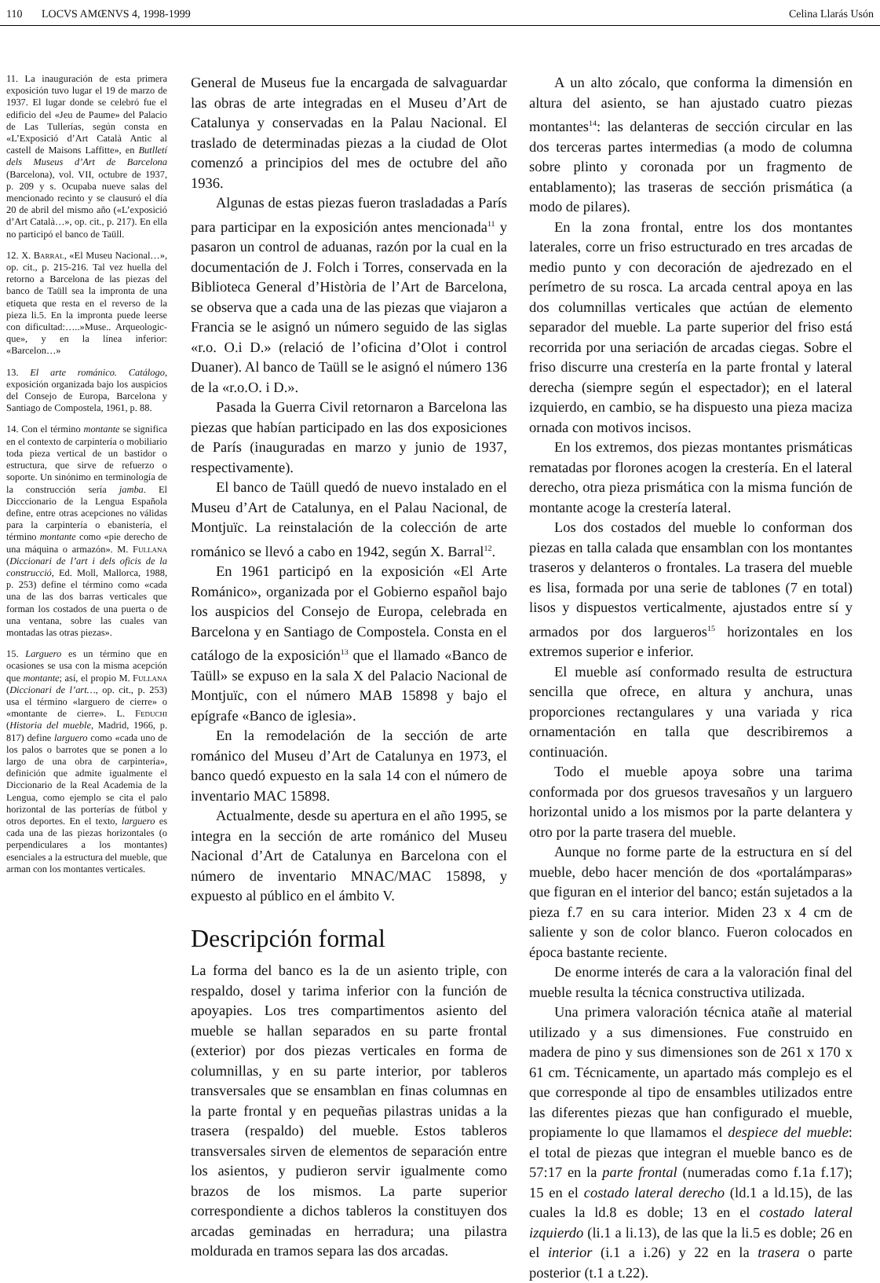110 LOCVS AMŒNVS 4, 1998-1999 Celina Llarás Usón
11. La inauguración de esta primera exposición tuvo lugar el 19 de marzo de 1937. El lugar donde se celebró fue el edificio del «Jeu de Paume» del Palacio de Las Tullerías, según consta en «L’Exposició d’Art Català Antic al castell de Maisons Laffitte», en Butlletí dels Museus d’Art de Barcelona (Barcelona), vol. VII, octubre de 1937, p. 209 y s. Ocupaba nueve salas del mencionado recinto y se clausuró el día 20 de abril del mismo año («L’exposició d’Art Català…», op. cit., p. 217). En ella no participó el banco de Taüll.
12. X. Barral, «El Museu Nacional…», op. cit., p. 215-216. Tal vez huella del retorno a Barcelona de las piezas del banco de Taüll sea la impronta de una etiqueta que resta en el reverso de la pieza li.5. En la impronta puede leerse con dificultad:…..»Muse.. Arqueologic-que», y en la línea inferior: «Barcelon…»
13. El arte románico. Catálogo, exposición organizada bajo los auspicios del Consejo de Europa, Barcelona y Santiago de Compostela, 1961, p. 88.
14. Con el término montante se significa en el contexto de carpintería o mobiliario toda pieza vertical de un bastidor o estructura, que sirve de refuerzo o soporte. Un sinónimo en terminología de la construcción sería jamba. El Dicccionario de la Lengua Española define, entre otras acepciones no válidas para la carpintería o ebanistería, el término montante como «pie derecho de una máquina o armazón». M. Fullana (Diccionari de l’art i dels oficis de la construcció, Ed. Moll, Mallorca, 1988, p. 253) define el término como «cada una de las dos barras verticales que forman los costados de una puerta o de una ventana, sobre las cuales van montadas las otras piezas».
15. Larguero es un término que en ocasiones se usa con la misma acepción que montante; así, el propio M. Fullana (Diccionari de l’art…, op. cit., p. 253) usa el término «larguero de cierre» o «montante de cierre». L. Feduchi (Historia del mueble, Madrid, 1966, p. 817) define larguero como «cada uno de los palos o barrotes que se ponen a lo largo de una obra de carpintería», definición que admite igualmente el Diccionario de la Real Academia de la Lengua, como ejemplo se cita el palo horizontal de las porterías de fútbol y otros deportes. En el texto, larguero es cada una de las piezas horizontales (o perpendiculares a los montantes) esenciales a la estructura del mueble, que arman con los montantes verticales.
General de Museus fue la encargada de salvaguardar las obras de arte integradas en el Museu d’Art de Catalunya y conservadas en la Palau Nacional. El traslado de determinadas piezas a la ciudad de Olot comenzó a principios del mes de octubre del año 1936.
Algunas de estas piezas fueron trasladadas a París para participar en la exposición antes mencionada<sup>11</sup> y pasaron un control de aduanas, razón por la cual en la documentación de J. Folch i Torres, conservada en la Biblioteca General d’Història de l’Art de Barcelona, se observa que a cada una de las piezas que viajaron a Francia se le asignó un número seguido de las siglas «r.o. O.i D.» (relació de l’oficina d’Olot i control Duaner). Al banco de Taüll se le asignó el número 136 de la «r.o.O. i D.».
Pasada la Guerra Civil retornaron a Barcelona las piezas que habían participado en las dos exposiciones de París (inauguradas en marzo y junio de 1937, respectivamente).
El banco de Taüll quedó de nuevo instalado en el Museu d’Art de Catalunya, en el Palau Nacional, de Montjuïc. La reinstalación de la colección de arte románico se llevó a cabo en 1942, según X. Barral<sup>12</sup>.
En 1961 participó en la exposición «El Arte Románico», organizada por el Gobierno español bajo los auspicios del Consejo de Europa, celebrada en Barcelona y en Santiago de Compostela. Consta en el catálogo de la exposición<sup>13</sup> que el llamado «Banco de Taüll» se expuso en la sala X del Palacio Nacional de Montjuïc, con el número MAB 15898 y bajo el epígrafe «Banco de iglesia».
En la remodelación de la sección de arte románico del Museu d’Art de Catalunya en 1973, el banco quedó expuesto en la sala 14 con el número de inventario MAC 15898.
Actualmente, desde su apertura en el año 1995, se integra en la sección de arte románico del Museu Nacional d’Art de Catalunya en Barcelona con el número de inventario MNAC/MAC 15898, y expuesto al público en el ámbito V.
Descripción formal
La forma del banco es la de un asiento triple, con respaldo, dosel y tarima inferior con la función de apoyapies. Los tres compartimentos asiento del mueble se hallan separados en su parte frontal (exterior) por dos piezas verticales en forma de columnillas, y en su parte interior, por tableros transversales que se ensamblan en finas columnas en la parte frontal y en pequeñas pilastras unidas a la trasera (respaldo) del mueble. Estos tableros transversales sirven de elementos de separación entre los asientos, y pudieron servir igualmente como brazos de los mismos. La parte superior correspondiente a dichos tableros la constituyen dos arcadas geminadas en herradura; una pilastra moldurada en tramos separa las dos arcadas.
A un alto zócalo, que conforma la dimensión en altura del asiento, se han ajustado cuatro piezas montantes<sup>14</sup>: las delanteras de sección circular en las dos terceras partes intermedias (a modo de columna sobre plinto y coronada por un fragmento de entablamento); las traseras de sección prismática (a modo de pilares).
En la zona frontal, entre los dos montantes laterales, corre un friso estructurado en tres arcadas de medio punto y con decoración de ajedrezado en el perímetro de su rosca. La arcada central apoya en las dos columnillas verticales que actúan de elemento separador del mueble. La parte superior del friso está recorrida por una seriación de arcadas ciegas. Sobre el friso discurre una crestería en la parte frontal y lateral derecha (siempre según el espectador); en el lateral izquierdo, en cambio, se ha dispuesto una pieza maciza ornada con motivos incisos.
En los extremos, dos piezas montantes prismáticas rematadas por florones acogen la crestería. En el lateral derecho, otra pieza prismática con la misma función de montante acoge la crestería lateral.
Los dos costados del mueble lo conforman dos piezas en talla calada que ensamblan con los montantes traseros y delanteros o frontales. La trasera del mueble es lisa, formada por una serie de tablones (7 en total) lisos y dispuestos verticalmente, ajustados entre sí y armados por dos largueros<sup>15</sup> horizontales en los extremos superior e inferior.
El mueble así conformado resulta de estructura sencilla que ofrece, en altura y anchura, unas proporciones rectangulares y una variada y rica ornamentación en talla que describiremos a continuación.
Todo el mueble apoya sobre una tarima conformada por dos gruesos travesaños y un larguero horizontal unido a los mismos por la parte delantera y otro por la parte trasera del mueble.
Aunque no forme parte de la estructura en sí del mueble, debo hacer mención de dos «portalámparas» que figuran en el interior del banco; están sujetados a la pieza f.7 en su cara interior. Miden 23 x 4 cm de saliente y son de color blanco. Fueron colocados en época bastante reciente.
De enorme interés de cara a la valoración final del mueble resulta la técnica constructiva utilizada.
Una primera valoración técnica atañe al material utilizado y a sus dimensiones. Fue construido en madera de pino y sus dimensiones son de 261 x 170 x 61 cm. Técnicamente, un apartado más complejo es el que corresponde al tipo de ensambles utilizados entre las diferentes piezas que han configurado el mueble, propiamente lo que llamamos el despiece del mueble: el total de piezas que integran el mueble banco es de 57:17 en la parte frontal (numeradas como f.1a f.17); 15 en el costado lateral derecho (ld.1 a ld.15), de las cuales la ld.8 es doble; 13 en el costado lateral izquierdo (li.1 a li.13), de las que la li.5 es doble; 26 en el interior (i.1 a i.26) y 22 en la trasera o parte posterior (t.1 a t.22).